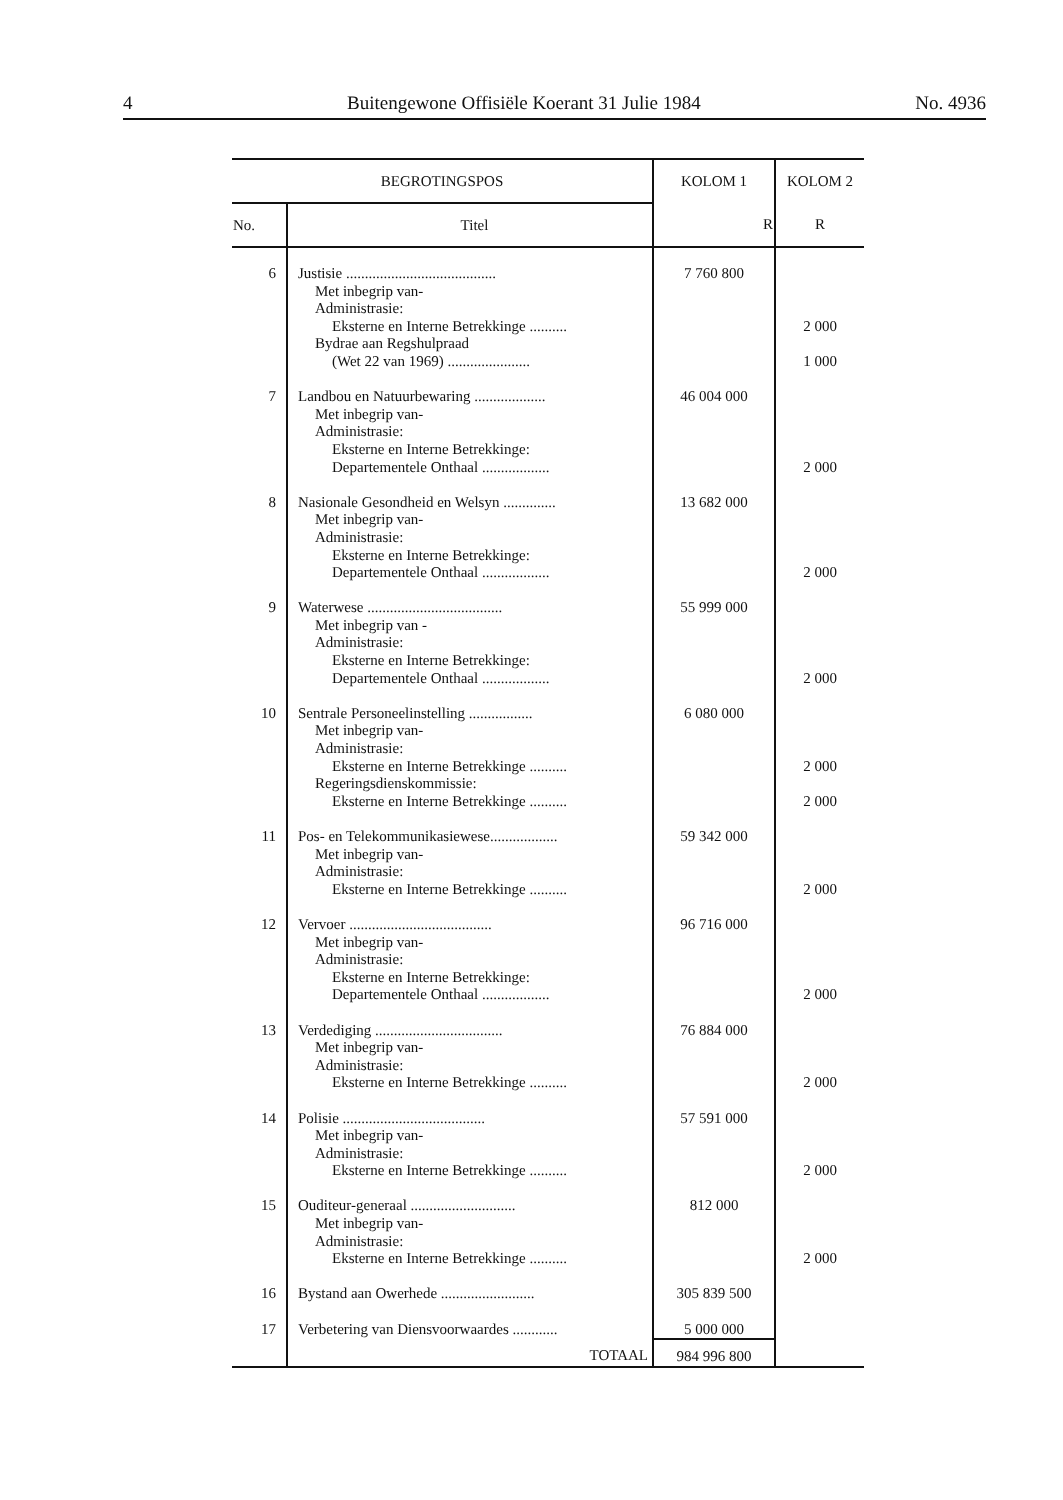4 Buitengewone Offisiële Koerant 31 Julie 1984 No. 4936
| BEGROTINGSPOS | | KOLOM 1 | KOLOM 2 |
| --- | --- | --- | --- |
| No. | Titel | R | R |
| 6 | Justisie ........................................ Met inbegrip van- Administrasie: Eksterne en Interne Betrekkinge .......... Bydrae aan Regshulpraad (Wet 22 van 1969) ...................... | 7 760 800 | 2 000 1 000 |
| 7 | Landbou en Natuurbewaring ................... Met inbegrip van- Administrasie: Eksterne en Interne Betrekkinge: Departementele Onthaal .................. | 46 004 000 | 2 000 |
| 8 | Nasionale Gesondheid en Welsyn .............. Met inbegrip van- Administrasie: Eksterne en Interne Betrekkinge: Departementele Onthaal .................. | 13 682 000 | 2 000 |
| 9 | Waterwese .................................... Met inbegrip van - Administrasie: Eksterne en Interne Betrekkinge: Departementele Onthaal .................. | 55 999 000 | 2 000 |
| 10 | Sentrale Personeelinstelling ................. Met inbegrip van- Administrasie: Eksterne en Interne Betrekkinge .......... Regeringsdienskommissie: Eksterne en Interne Betrekkinge .......... | 6 080 000 | 2 000 2 000 |
| 11 | Pos- en Telekommunikasiewese.................. Met inbegrip van- Administrasie: Eksterne en Interne Betrekkinge .......... | 59 342 000 | 2 000 |
| 12 | Vervoer ...................................... Met inbegrip van- Administrasie: Eksterne en Interne Betrekkinge: Departementele Onthaal .................. | 96 716 000 | 2 000 |
| 13 | Verdediging .................................. Met inbegrip van- Administrasie: Eksterne en Interne Betrekkinge .......... | 76 884 000 | 2 000 |
| 14 | Polisie ...................................... Met inbegrip van- Administrasie: Eksterne en Interne Betrekkinge .......... | 57 591 000 | 2 000 |
| 15 | Ouditeur-generaal ............................ Met inbegrip van- Administrasie: Eksterne en Interne Betrekkinge .......... | 812 000 | 2 000 |
| 16 | Bystand aan Owerhede ......................... | 305 839 500 | |
| 17 | Verbetering van Diensvoorwaardes ............ | 5 000 000 | |
| | TOTAAL | 984 996 800 | |